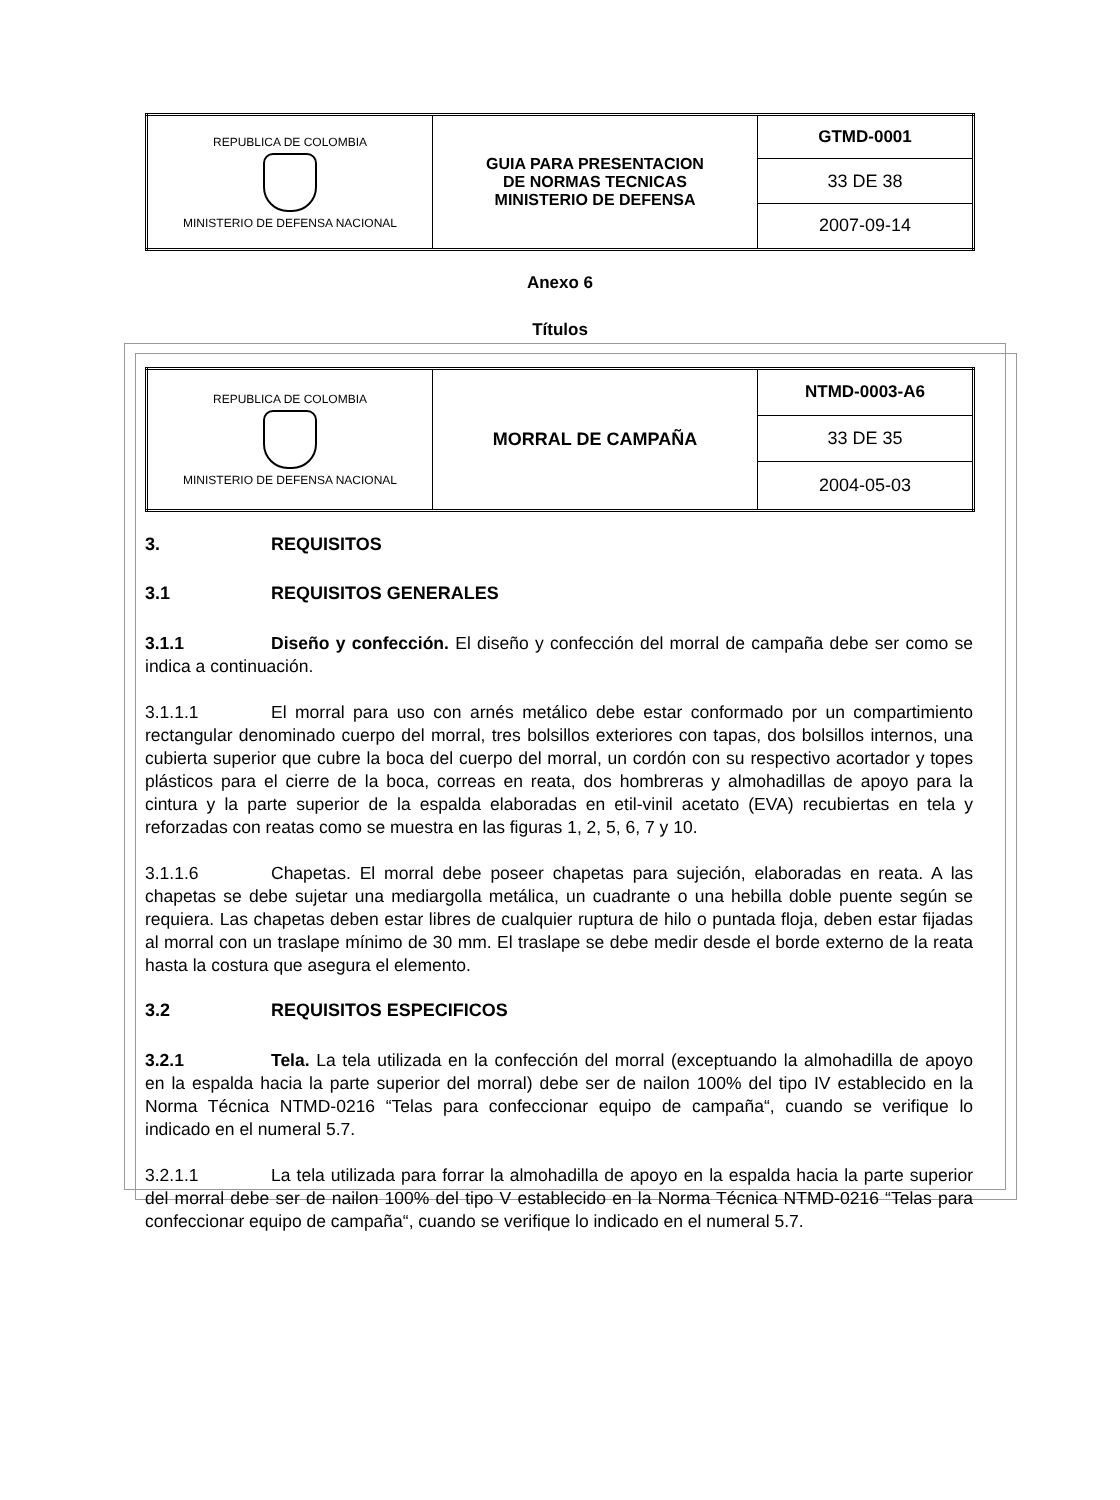| REPUBLICA DE COLOMBIA MINISTERIO DE DEFENSA NACIONAL | GUIA PARA PRESENTACION DE NORMAS TECNICAS MINISTERIO DE DEFENSA | GTMD-0001 |
| | | 33 DE 38 |
| | | 2007-09-14 |
Anexo 6
Títulos
| REPUBLICA DE COLOMBIA MINISTERIO DE DEFENSA NACIONAL | MORRAL DE CAMPAÑA | NTMD-0003-A6 |
| | | 33 DE 35 |
| | | 2004-05-03 |
3. REQUISITOS
3.1 REQUISITOS GENERALES
3.1.1 Diseño y confección. El diseño y confección del morral de campaña debe ser como se indica a continuación.
3.1.1.1 El morral para uso con arnés metálico debe estar conformado por un compartimiento rectangular denominado cuerpo del morral, tres bolsillos exteriores con tapas, dos bolsillos internos, una cubierta superior que cubre la boca del cuerpo del morral, un cordón con su respectivo acortador y topes plásticos para el cierre de la boca, correas en reata, dos hombreras y almohadillas de apoyo para la cintura y la parte superior de la espalda elaboradas en etil-vinil acetato (EVA) recubiertas en tela y reforzadas con reatas como se muestra en las figuras 1, 2, 5, 6, 7 y 10.
3.1.1.6 Chapetas. El morral debe poseer chapetas para sujeción, elaboradas en reata. A las chapetas se debe sujetar una mediargolla metálica, un cuadrante o una hebilla doble puente según se requiera. Las chapetas deben estar libres de cualquier ruptura de hilo o puntada floja, deben estar fijadas al morral con un traslape mínimo de 30 mm. El traslape se debe medir desde el borde externo de la reata hasta la costura que asegura el elemento.
3.2 REQUISITOS ESPECIFICOS
3.2.1 Tela. La tela utilizada en la confección del morral (exceptuando la almohadilla de apoyo en la espalda hacia la parte superior del morral) debe ser de nailon 100% del tipo IV establecido en la Norma Técnica NTMD-0216 “Telas para confeccionar equipo de campaña“, cuando se verifique lo indicado en el numeral 5.7.
3.2.1.1 La tela utilizada para forrar la almohadilla de apoyo en la espalda hacia la parte superior del morral debe ser de nailon 100% del tipo V establecido en la Norma Técnica NTMD-0216 “Telas para confeccionar equipo de campaña“, cuando se verifique lo indicado en el numeral 5.7.